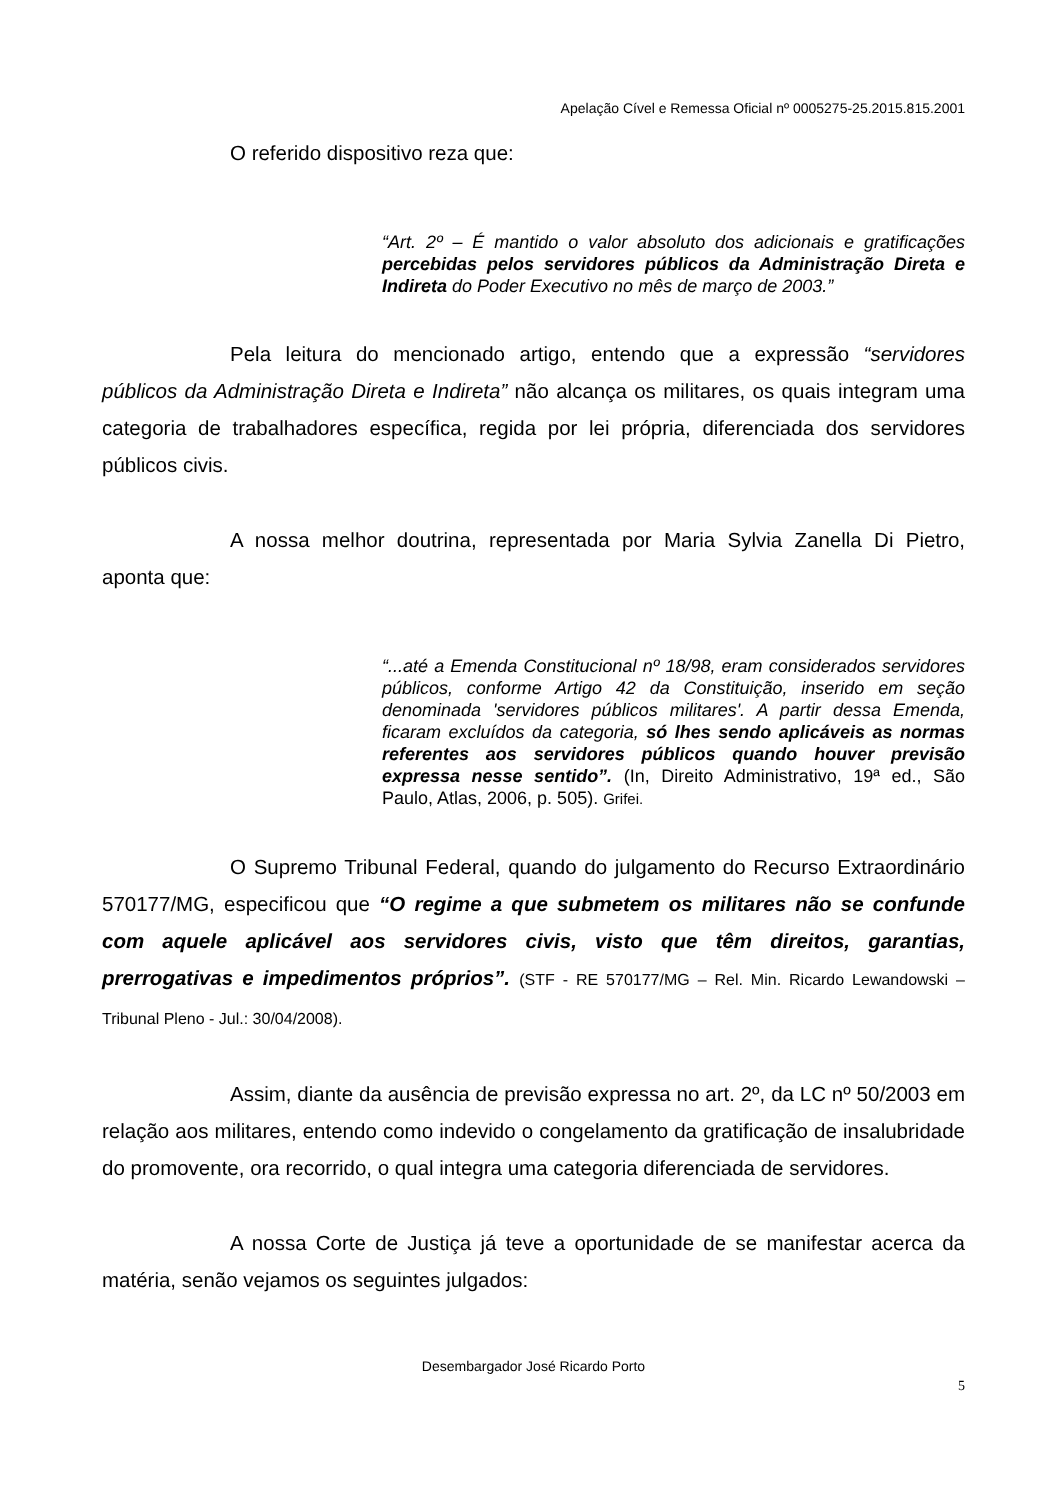Apelação Cível e Remessa Oficial nº 0005275-25.2015.815.2001
O referido dispositivo reza que:
“Art. 2º – É mantido o valor absoluto dos adicionais e gratificações percebidas pelos servidores públicos da Administração Direta e Indireta do Poder Executivo no mês de março de 2003.”
Pela leitura do mencionado artigo, entendo que a expressão “servidores públicos da Administração Direta e Indireta” não alcança os militares, os quais integram uma categoria de trabalhadores específica, regida por lei própria, diferenciada dos servidores públicos civis.
A nossa melhor doutrina, representada por Maria Sylvia Zanella Di Pietro, aponta que:
“...até a Emenda Constitucional nº 18/98, eram considerados servidores públicos, conforme Artigo 42 da Constituição, inserido em seção denominada 'servidores públicos militares'. A partir dessa Emenda, ficaram excluídos da categoria, só lhes sendo aplicáveis as normas referentes aos servidores públicos quando houver previsão expressa nesse sentido”. (In, Direito Administrativo, 19ª ed., São Paulo, Atlas, 2006, p. 505). Grifei.
O Supremo Tribunal Federal, quando do julgamento do Recurso Extraordinário 570177/MG, especificou que “O regime a que submetem os militares não se confunde com aquele aplicável aos servidores civis, visto que têm direitos, garantias, prerrogativas e impedimentos próprios”. (STF - RE 570177/MG – Rel. Min. Ricardo Lewandowski – Tribunal Pleno - Jul.: 30/04/2008).
Assim, diante da ausência de previsão expressa no art. 2º, da LC nº 50/2003 em relação aos militares, entendo como indevido o congelamento da gratificação de insalubridade do promovente, ora recorrido, o qual integra uma categoria diferenciada de servidores.
A nossa Corte de Justiça já teve a oportunidade de se manifestar acerca da matéria, senão vejamos os seguintes julgados:
Desembargador José Ricardo Porto
5